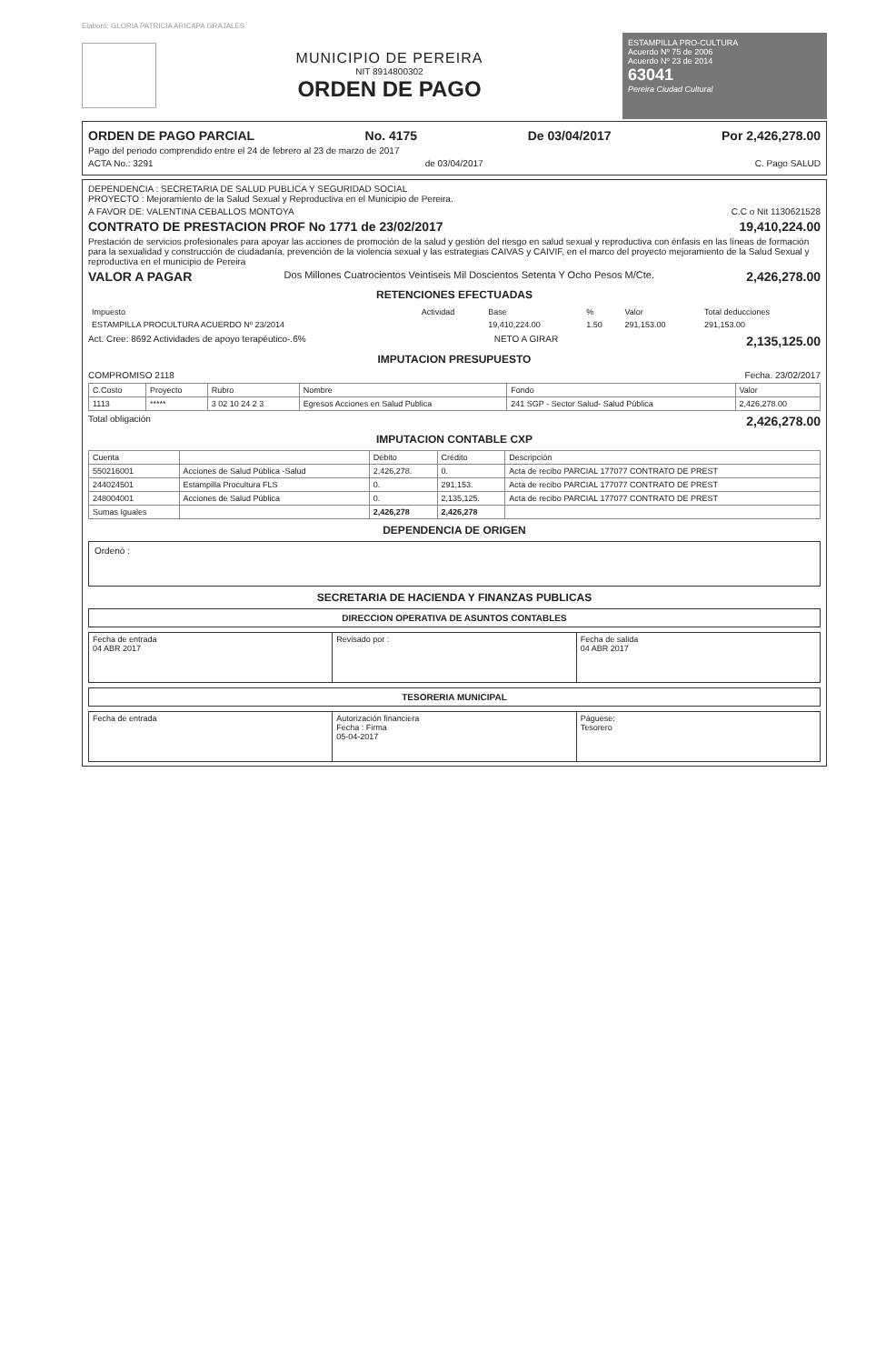Elaboró: GLORIA PATRICIA ARICAPA GRAJALES
MUNICIPIO DE PEREIRA
NIT 891480030­2
ORDEN DE PAGO
ESTAMPILLA PRO-CULTURA
Acuerdo Nº 75 de 2006
Acuerdo Nº 23 de 2014
63041
Pereira Ciudad Cultural
ORDEN DE PAGO PARCIAL No. 4175 De 03/04/2017 Por 2,426,278.00
Pago del periodo comprendido entre el 24 de febrero al 23 de marzo de 2017
ACTA No.: 3291 de 03/04/2017 C. Pago SALUD
DEPENDENCIA : SECRETARIA DE SALUD PUBLICA Y SEGURIDAD SOCIAL
PROYECTO : Mejoramiento de la Salud Sexual y Reproductiva en el Municipio de Pereira.
A FAVOR DE: VALENTINA CEBALLOS MONTOYA C.C o Nit 1130621528
CONTRATO DE PRESTACION PROF No 1771 de 23/02/2017 19,410,224.00
Prestación de servicios profesionales para apoyar las acciones de promoción de la salud y gestión del riesgo en salud sexual y reproductiva con énfasis en las líneas de formación para la sexualidad y construcción de ciudadanía, prevención de la violencia sexual y las estrategias CAIVAS y CAIVIF, en el marco del proyecto mejoramiento de la Salud Sexual y reproductiva en el municipio de Pereira
VALOR A PAGAR Dos Millones Cuatrocientos Veintiseis Mil Doscientos Setenta Y Ocho Pesos M/Cte. 2,426,278.00
RETENCIONES EFECTUADAS
| Impuesto | Actividad | Base | % | Valor | Total deducciones |
| --- | --- | --- | --- | --- | --- |
| ESTAMPILLA PROCULTURA ACUERDO Nº 23/2014 | | 19,410,224.00 | 1.50 | 291,153.00 | 291,153.00 |
Act. Cree: 8692 Actividades de apoyo terapéutico-.6% NETO A GIRAR 2,135,125.00
IMPUTACION PRESUPUESTO
COMPROMISO 2118 Fecha. 23/02/2017
| C.Costo | Proyecto | Rubro | Nombre | Fondo | Valor |
| --- | --- | --- | --- | --- | --- |
| 1113 | ***** | 3 02 10 24 2 3 | Egresos Acciones en Salud Publica | 241 SGP - Sector Salud- Salud Pública | 2,426,278.00 |
Total obligación 2,426,278.00
IMPUTACION CONTABLE CXP
| Cuenta | | Débito | Crédito | Descripción |
| --- | --- | --- | --- | --- |
| 550216001 | Acciones de Salud Pública -Salud | 2,426,278. | 0. | Acta de recibo PARCIAL 177077 CONTRATO DE PREST |
| 244024501 | Estampilla Procultura FLS | 0. | 291,153. | Acta de recibo PARCIAL 177077 CONTRATO DE PREST |
| 248004001 | Acciones de Salud Pública | 0. | 2,135,125. | Acta de recibo PARCIAL 177077 CONTRATO DE PREST |
| Sumas Iguales | | 2,426,278 | 2,426,278 | |
DEPENDENCIA DE ORIGEN
Ordenó :
SECRETARIA DE HACIENDA Y FINANZAS PUBLICAS
DIRECCION OPERATIVA DE ASUNTOS CONTABLES
| Fecha de entrada 04 ABR 2017 | Revisado por : | Fecha de salida 04 ABR 2017 |
TESORERIA MUNICIPAL
| Fecha de entrada | Autorización financiera Fecha : Firma 05-04-2017 | Páguese: Tesorero |